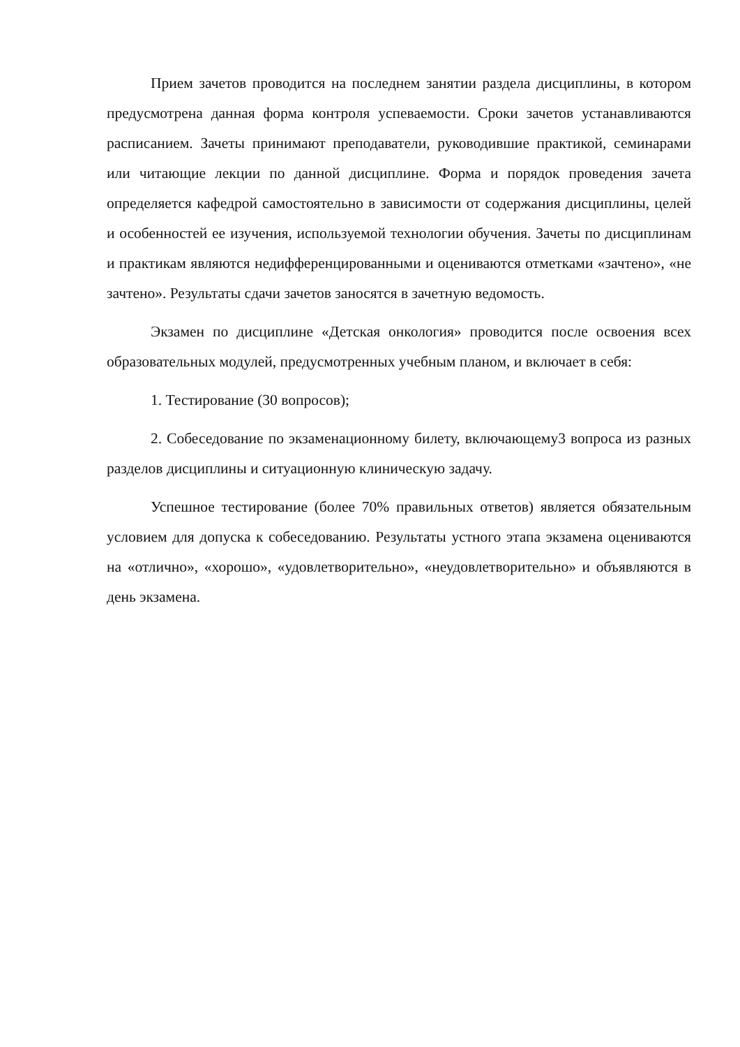Прием зачетов проводится на последнем занятии раздела дисциплины, в котором предусмотрена данная форма контроля успеваемости. Сроки зачетов устанавливаются расписанием. Зачеты принимают преподаватели, руководившие практикой, семинарами или читающие лекции по данной дисциплине. Форма и порядок проведения зачета определяется кафедрой самостоятельно в зависимости от содержания дисциплины, целей и особенностей ее изучения, используемой технологии обучения. Зачеты по дисциплинам и практикам являются недифференцированными и оцениваются отметками «зачтено», «не зачтено». Результаты сдачи зачетов заносятся в зачетную ведомость.
Экзамен по дисциплине «Детская онкология» проводится после освоения всех образовательных модулей, предусмотренных учебным планом, и включает в себя:
1. Тестирование (30 вопросов);
2. Собеседование по экзаменационному билету, включающему3 вопроса из разных разделов дисциплины и ситуационную клиническую задачу.
Успешное тестирование (более 70% правильных ответов) является обязательным условием для допуска к собеседованию. Результаты устного этапа экзамена оцениваются на «отлично», «хорошо», «удовлетворительно», «неудовлетворительно» и объявляются в день экзамена.